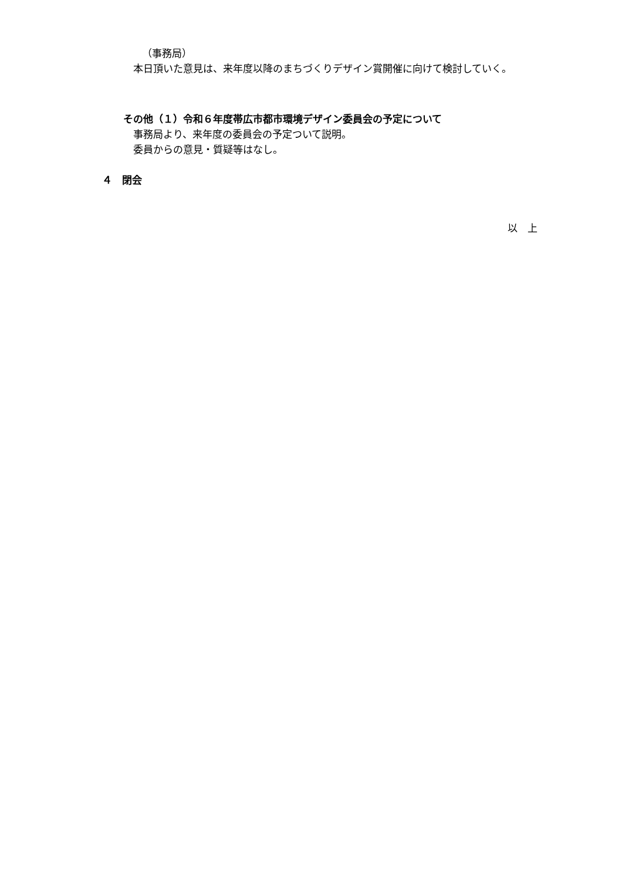（事務局）
　本日頂いた意見は、来年度以降のまちづくりデザイン賞開催に向けて検討していく。
その他（１）令和６年度帯広市都市環境デザイン委員会の予定について
　事務局より、来年度の委員会の予定ついて説明。
　委員からの意見・質疑等はなし。
４　閉会
以　上